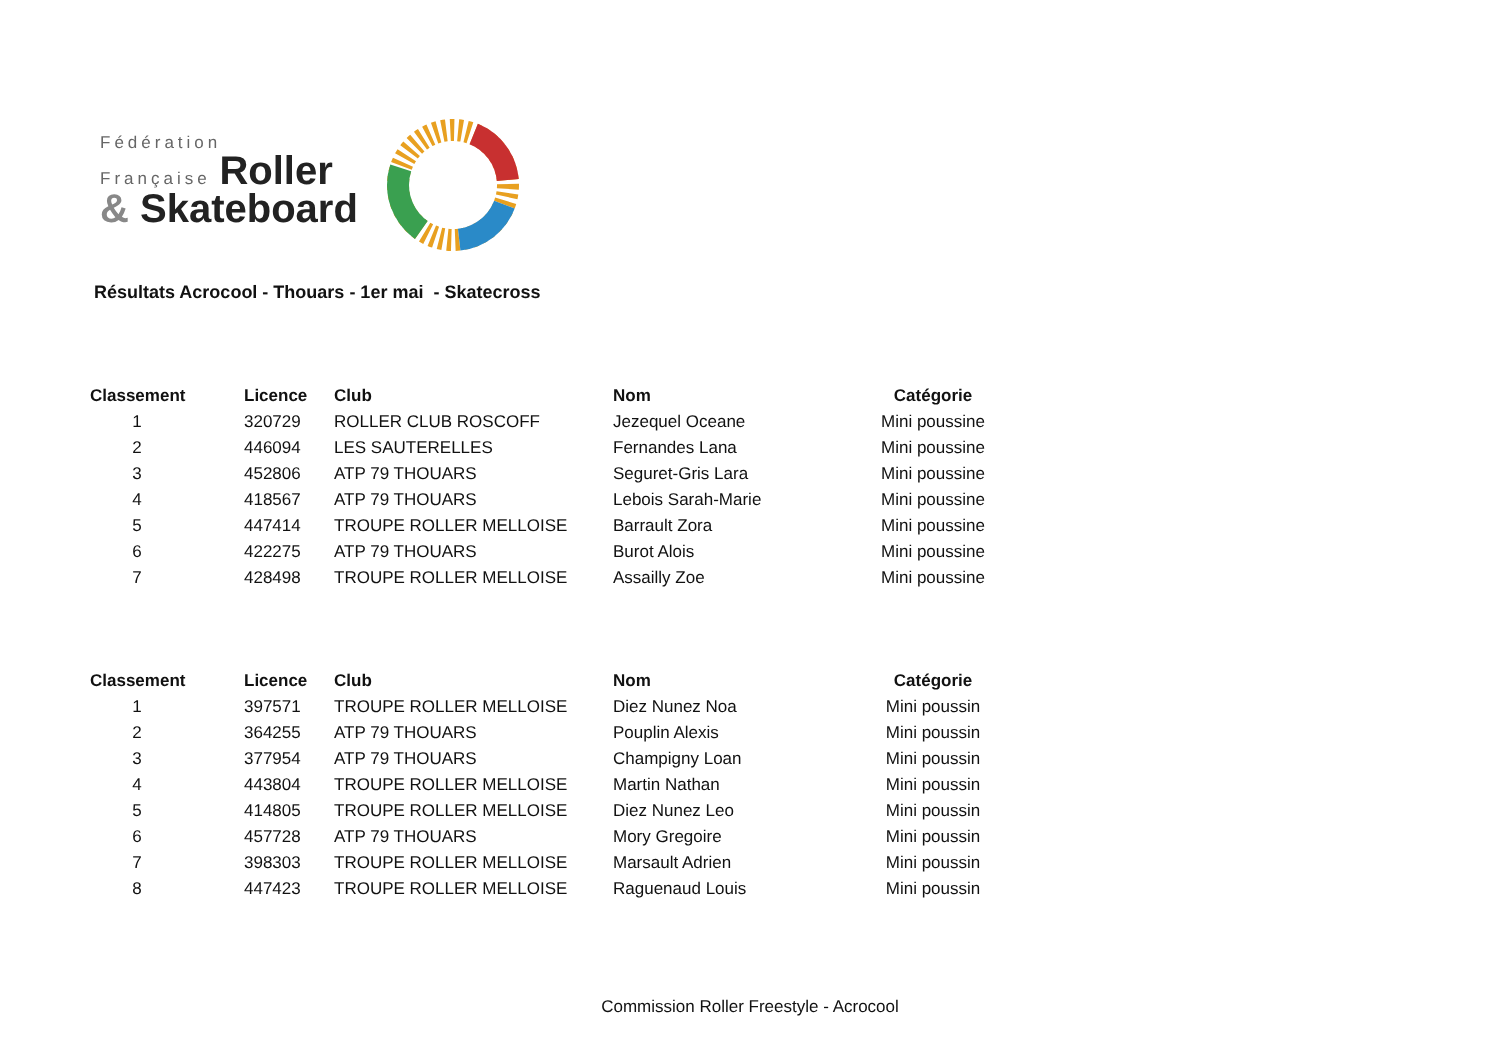Fédération
Française Roller
& Skateboard
Résultats Acrocool - Thouars - 1er mai - Skatecross
| Classement | Licence | Club | Nom | Catégorie |
| --- | --- | --- | --- | --- |
| 1 | 320729 | ROLLER CLUB ROSCOFF | Jezequel Oceane | Mini poussine |
| 2 | 446094 | LES SAUTERELLES | Fernandes Lana | Mini poussine |
| 3 | 452806 | ATP 79 THOUARS | Seguret-Gris Lara | Mini poussine |
| 4 | 418567 | ATP 79 THOUARS | Lebois Sarah-Marie | Mini poussine |
| 5 | 447414 | TROUPE ROLLER MELLOISE | Barrault Zora | Mini poussine |
| 6 | 422275 | ATP 79 THOUARS | Burot Alois | Mini poussine |
| 7 | 428498 | TROUPE ROLLER MELLOISE | Assailly Zoe | Mini poussine |
| Classement | Licence | Club | Nom | Catégorie |
| --- | --- | --- | --- | --- |
| 1 | 397571 | TROUPE ROLLER MELLOISE | Diez Nunez Noa | Mini poussin |
| 2 | 364255 | ATP 79 THOUARS | Pouplin Alexis | Mini poussin |
| 3 | 377954 | ATP 79 THOUARS | Champigny Loan | Mini poussin |
| 4 | 443804 | TROUPE ROLLER MELLOISE | Martin Nathan | Mini poussin |
| 5 | 414805 | TROUPE ROLLER MELLOISE | Diez Nunez Leo | Mini poussin |
| 6 | 457728 | ATP 79 THOUARS | Mory Gregoire | Mini poussin |
| 7 | 398303 | TROUPE ROLLER MELLOISE | Marsault Adrien | Mini poussin |
| 8 | 447423 | TROUPE ROLLER MELLOISE | Raguenaud Louis | Mini poussin |
Commission Roller Freestyle - Acrocool